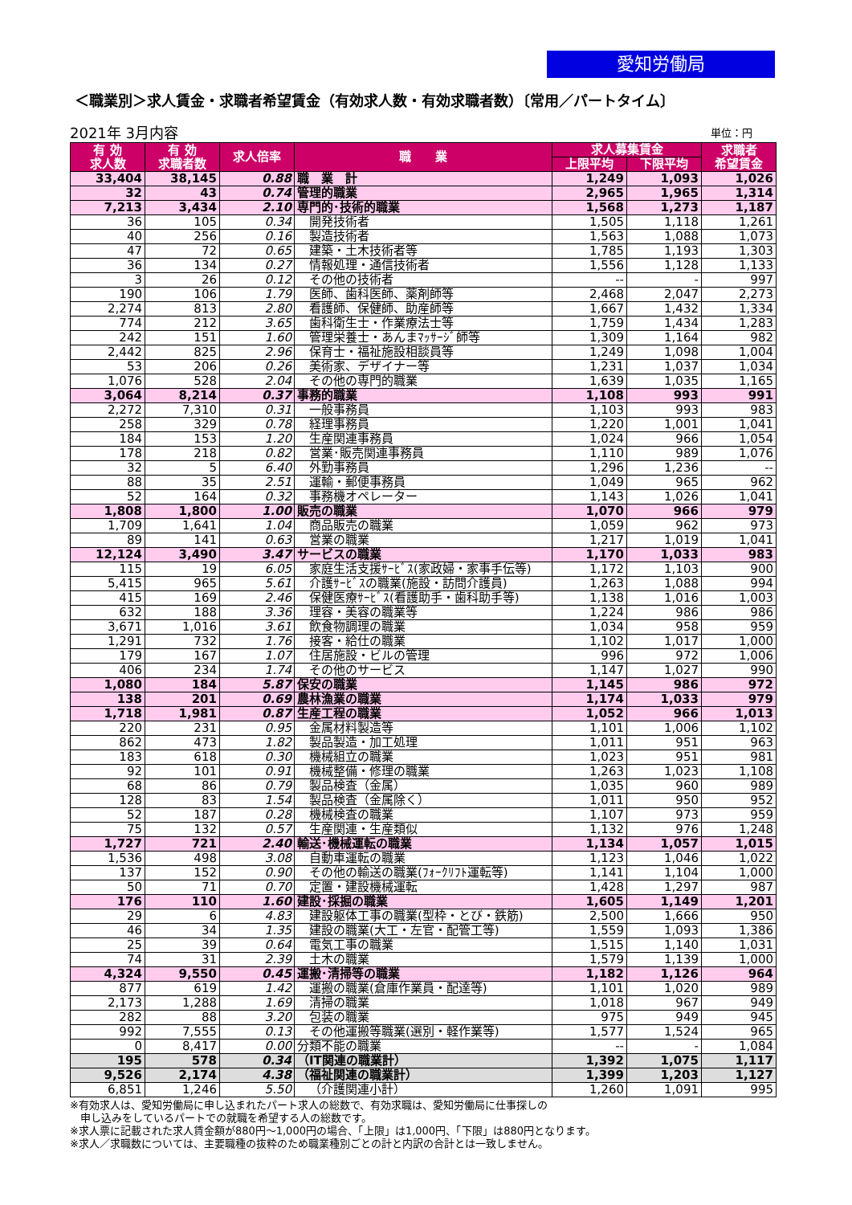愛知労働局
＜職業別＞求人賃金・求職者希望賃金（有効求人数・有効求職者数）〔常用／パートタイム〕
2021年 3月内容 単位：円
| 有 効 求人数 | 有 効 求職者数 | 求人倍率 | 職 業 | 求人募集賃金 | | 求職者 希望賃金 |
| --- | --- | --- | --- | --- | --- | --- |
| | | | | 上限平均 | 下限平均 | |
| 33,404 | 38,145 | 0.88 | 職 業 計 | 1,249 | 1,093 | 1,026 |
| 32 | 43 | 0.74 | 管理的職業 | 2,965 | 1,965 | 1,314 |
| 7,213 | 3,434 | 2.10 | 専門的･技術的職業 | 1,568 | 1,273 | 1,187 |
| 36 | 105 | 0.34 | 開発技術者 | 1,505 | 1,118 | 1,261 |
| 40 | 256 | 0.16 | 製造技術者 | 1,563 | 1,088 | 1,073 |
| 47 | 72 | 0.65 | 建築・土木技術者等 | 1,785 | 1,193 | 1,303 |
| 36 | 134 | 0.27 | 情報処理・通信技術者 | 1,556 | 1,128 | 1,133 |
| 3 | 26 | 0.12 | その他の技術者 | -- | - | 997 |
| 190 | 106 | 1.79 | 医師、歯科医師、薬剤師等 | 2,468 | 2,047 | 2,273 |
| 2,274 | 813 | 2.80 | 看護師、保健師、助産師等 | 1,667 | 1,432 | 1,334 |
| 774 | 212 | 3.65 | 歯科衛生士・作業療法士等 | 1,759 | 1,434 | 1,283 |
| 242 | 151 | 1.60 | 管理栄養士・あんまﾏｯｻｰｼﾞ師等 | 1,309 | 1,164 | 982 |
| 2,442 | 825 | 2.96 | 保育士・福祉施設相談員等 | 1,249 | 1,098 | 1,004 |
| 53 | 206 | 0.26 | 美術家、デザイナー等 | 1,231 | 1,037 | 1,034 |
| 1,076 | 528 | 2.04 | その他の専門的職業 | 1,639 | 1,035 | 1,165 |
| 3,064 | 8,214 | 0.37 | 事務的職業 | 1,108 | 993 | 991 |
| 2,272 | 7,310 | 0.31 | 一般事務員 | 1,103 | 993 | 983 |
| 258 | 329 | 0.78 | 経理事務員 | 1,220 | 1,001 | 1,041 |
| 184 | 153 | 1.20 | 生産関連事務員 | 1,024 | 966 | 1,054 |
| 178 | 218 | 0.82 | 営業･販売関連事務員 | 1,110 | 989 | 1,076 |
| 32 | 5 | 6.40 | 外勤事務員 | 1,296 | 1,236 | -- |
| 88 | 35 | 2.51 | 運輸・郵便事務員 | 1,049 | 965 | 962 |
| 52 | 164 | 0.32 | 事務機オペレーター | 1,143 | 1,026 | 1,041 |
| 1,808 | 1,800 | 1.00 | 販売の職業 | 1,070 | 966 | 979 |
| 1,709 | 1,641 | 1.04 | 商品販売の職業 | 1,059 | 962 | 973 |
| 89 | 141 | 0.63 | 営業の職業 | 1,217 | 1,019 | 1,041 |
| 12,124 | 3,490 | 3.47 | サービスの職業 | 1,170 | 1,033 | 983 |
| 115 | 19 | 6.05 | 家庭生活支援ｻｰﾋﾞｽ(家政婦・家事手伝等) | 1,172 | 1,103 | 900 |
| 5,415 | 965 | 5.61 | 介護ｻｰﾋﾞｽの職業(施設・訪問介護員) | 1,263 | 1,088 | 994 |
| 415 | 169 | 2.46 | 保健医療ｻｰﾋﾞｽ(看護助手・歯科助手等) | 1,138 | 1,016 | 1,003 |
| 632 | 188 | 3.36 | 理容・美容の職業等 | 1,224 | 986 | 986 |
| 3,671 | 1,016 | 3.61 | 飲食物調理の職業 | 1,034 | 958 | 959 |
| 1,291 | 732 | 1.76 | 接客・給仕の職業 | 1,102 | 1,017 | 1,000 |
| 179 | 167 | 1.07 | 住居施設・ビルの管理 | 996 | 972 | 1,006 |
| 406 | 234 | 1.74 | その他のサービス | 1,147 | 1,027 | 990 |
| 1,080 | 184 | 5.87 | 保安の職業 | 1,145 | 986 | 972 |
| 138 | 201 | 0.69 | 農林漁業の職業 | 1,174 | 1,033 | 979 |
| 1,718 | 1,981 | 0.87 | 生産工程の職業 | 1,052 | 966 | 1,013 |
| 220 | 231 | 0.95 | 金属材料製造等 | 1,101 | 1,006 | 1,102 |
| 862 | 473 | 1.82 | 製品製造・加工処理 | 1,011 | 951 | 963 |
| 183 | 618 | 0.30 | 機械組立の職業 | 1,023 | 951 | 981 |
| 92 | 101 | 0.91 | 機械整備・修理の職業 | 1,263 | 1,023 | 1,108 |
| 68 | 86 | 0.79 | 製品検査（金属） | 1,035 | 960 | 989 |
| 128 | 83 | 1.54 | 製品検査（金属除く） | 1,011 | 950 | 952 |
| 52 | 187 | 0.28 | 機械検査の職業 | 1,107 | 973 | 959 |
| 75 | 132 | 0.57 | 生産関連・生産類似 | 1,132 | 976 | 1,248 |
| 1,727 | 721 | 2.40 | 輸送･機械運転の職業 | 1,134 | 1,057 | 1,015 |
| 1,536 | 498 | 3.08 | 自動車運転の職業 | 1,123 | 1,046 | 1,022 |
| 137 | 152 | 0.90 | その他の輸送の職業(ﾌｫｰｸﾘﾌﾄ運転等) | 1,141 | 1,104 | 1,000 |
| 50 | 71 | 0.70 | 定置・建設機械運転 | 1,428 | 1,297 | 987 |
| 176 | 110 | 1.60 | 建設･採掘の職業 | 1,605 | 1,149 | 1,201 |
| 29 | 6 | 4.83 | 建設躯体工事の職業(型枠・とび・鉄筋) | 2,500 | 1,666 | 950 |
| 46 | 34 | 1.35 | 建設の職業(大工・左官・配管工等) | 1,559 | 1,093 | 1,386 |
| 25 | 39 | 0.64 | 電気工事の職業 | 1,515 | 1,140 | 1,031 |
| 74 | 31 | 2.39 | 土木の職業 | 1,579 | 1,139 | 1,000 |
| 4,324 | 9,550 | 0.45 | 運搬･清掃等の職業 | 1,182 | 1,126 | 964 |
| 877 | 619 | 1.42 | 運搬の職業(倉庫作業員・配達等) | 1,101 | 1,020 | 989 |
| 2,173 | 1,288 | 1.69 | 清掃の職業 | 1,018 | 967 | 949 |
| 282 | 88 | 3.20 | 包装の職業 | 975 | 949 | 945 |
| 992 | 7,555 | 0.13 | その他運搬等職業(選別・軽作業等) | 1,577 | 1,524 | 965 |
| 0 | 8,417 | 0.00 | 分類不能の職業 | -- | - | 1,084 |
| 195 | 578 | 0.34 | （IT関連の職業計） | 1,392 | 1,075 | 1,117 |
| 9,526 | 2,174 | 4.38 | （福祉関連の職業計） | 1,399 | 1,203 | 1,127 |
| 6,851 | 1,246 | 5.50 | （介護関連小計） | 1,260 | 1,091 | 995 |
※有効求人は、愛知労働局に申し込まれたパート求人の総数で、有効求職は、愛知労働局に仕事探しの
　申し込みをしているパートでの就職を希望する人の総数です。
※求人票に記載された求人賃金額が880円～1,000円の場合、「上限」は1,000円、「下限」は880円となります。
※求人／求職数については、主要職種の抜粋のため職業種別ごとの計と内訳の合計とは一致しません。